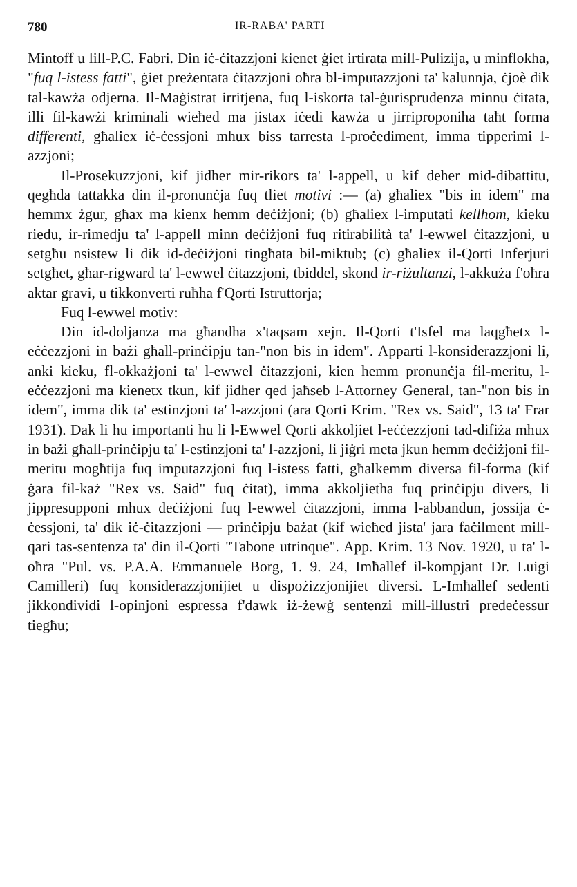780 IR-RABA' PARTI
Mintoff u lill-P.C. Fabri. Din iċ-ċitazzjoni kienet ġiet irtirata mill-Pulizija, u minflokha, "fuq l-istess fatti", ġiet preżentata ċitazzjoni oħra bl-imputazzjoni ta' kalunnja, ċjoè dik tal-kawża odjerna. Il-Maġistrat irritjena, fuq l-iskorta tal-ġurisprudenza minnu ċitata, illi fil-kawżi kriminali wieħed ma jistax iċedi kawża u jirriproponiha taħt forma differenti, għaliex iċ-ċessjoni mhux biss tarresta l-proċediment, imma tipperimi l-azzjoni;
Il-Prosekuzzjoni, kif jidher mir-rikors ta' l-appell, u kif deher mid-dibattitu, qegħda tattakka din il-pronunċja fuq tliet motivi :— (a) għaliex "bis in idem" ma hemmx żgur, għax ma kienx hemm deċiżjoni; (b) għaliex l-imputati kellhom, kieku riedu, ir-rimedju ta' l-appell minn deċiżjoni fuq ritirabilità ta' l-ewwel ċitazzjoni, u setgħu nsistew li dik id-deċiżjoni tingħata bil-miktub; (c) għaliex il-Qorti Inferjuri setgħet, għar-rigward ta' l-ewwel ċitazzjoni, tbiddel, skond ir-riżultanzi, l-akkuża f'oħra aktar gravi, u tikkonverti ruħha f'Qorti Istruttorja;
Fuq l-ewwel motiv:
Din id-doljanza ma għandha x'taqsam xejn. Il-Qorti t'Isfel ma laqgħetx l-eċċezzjoni in bażi għall-prinċipju tan-"non bis in idem". Apparti l-konsiderazzjoni li, anki kieku, fl-okkażjoni ta' l-ewwel ċitazzjoni, kien hemm pronunċja fil-meritu, l-eċċezzjoni ma kienetx tkun, kif jidher qed jaħseb l-Attorney General, tan-"non bis in idem", imma dik ta' estinzjoni ta' l-azzjoni (ara Qorti Krim. "Rex vs. Said", 13 ta' Frar 1931). Dak li hu importanti hu li l-Ewwel Qorti akkoljiet l-eċċezzjoni tad-difiża mhux in bażi għall-prinċipju ta' l-estinzjoni ta' l-azzjoni, li jiġri meta jkun hemm deċiżjoni fil-meritu mogħtija fuq imputazzjoni fuq l-istess fatti, għalkemm diversa fil-forma (kif ġara fil-każ "Rex vs. Said" fuq ċitat), imma akkoljietha fuq prinċipju divers, li jippresupponi mhux deċiżjoni fuq l-ewwel ċitazzjoni, imma l-abbandun, jossija ċ-ċessjoni, ta' dik iċ-ċitazzjoni — prinċipju bażat (kif wieħed jista' jara faċilment mill-qari tas-sentenza ta' din il-Qorti "Tabone utrinque". App. Krim. 13 Nov. 1920, u ta' l-oħra "Pul. vs. P.A.A. Emmanuele Borg, 1. 9. 24, Imħallef il-kompjant Dr. Luigi Camilleri) fuq konsiderazzjonijiet u dispożizzjonijiet diversi. L-Imħallef sedenti jikkondividi l-opinjoni espressa f'dawk iż-żewġ sentenzi mill-illustri predeċessur tiegħu;